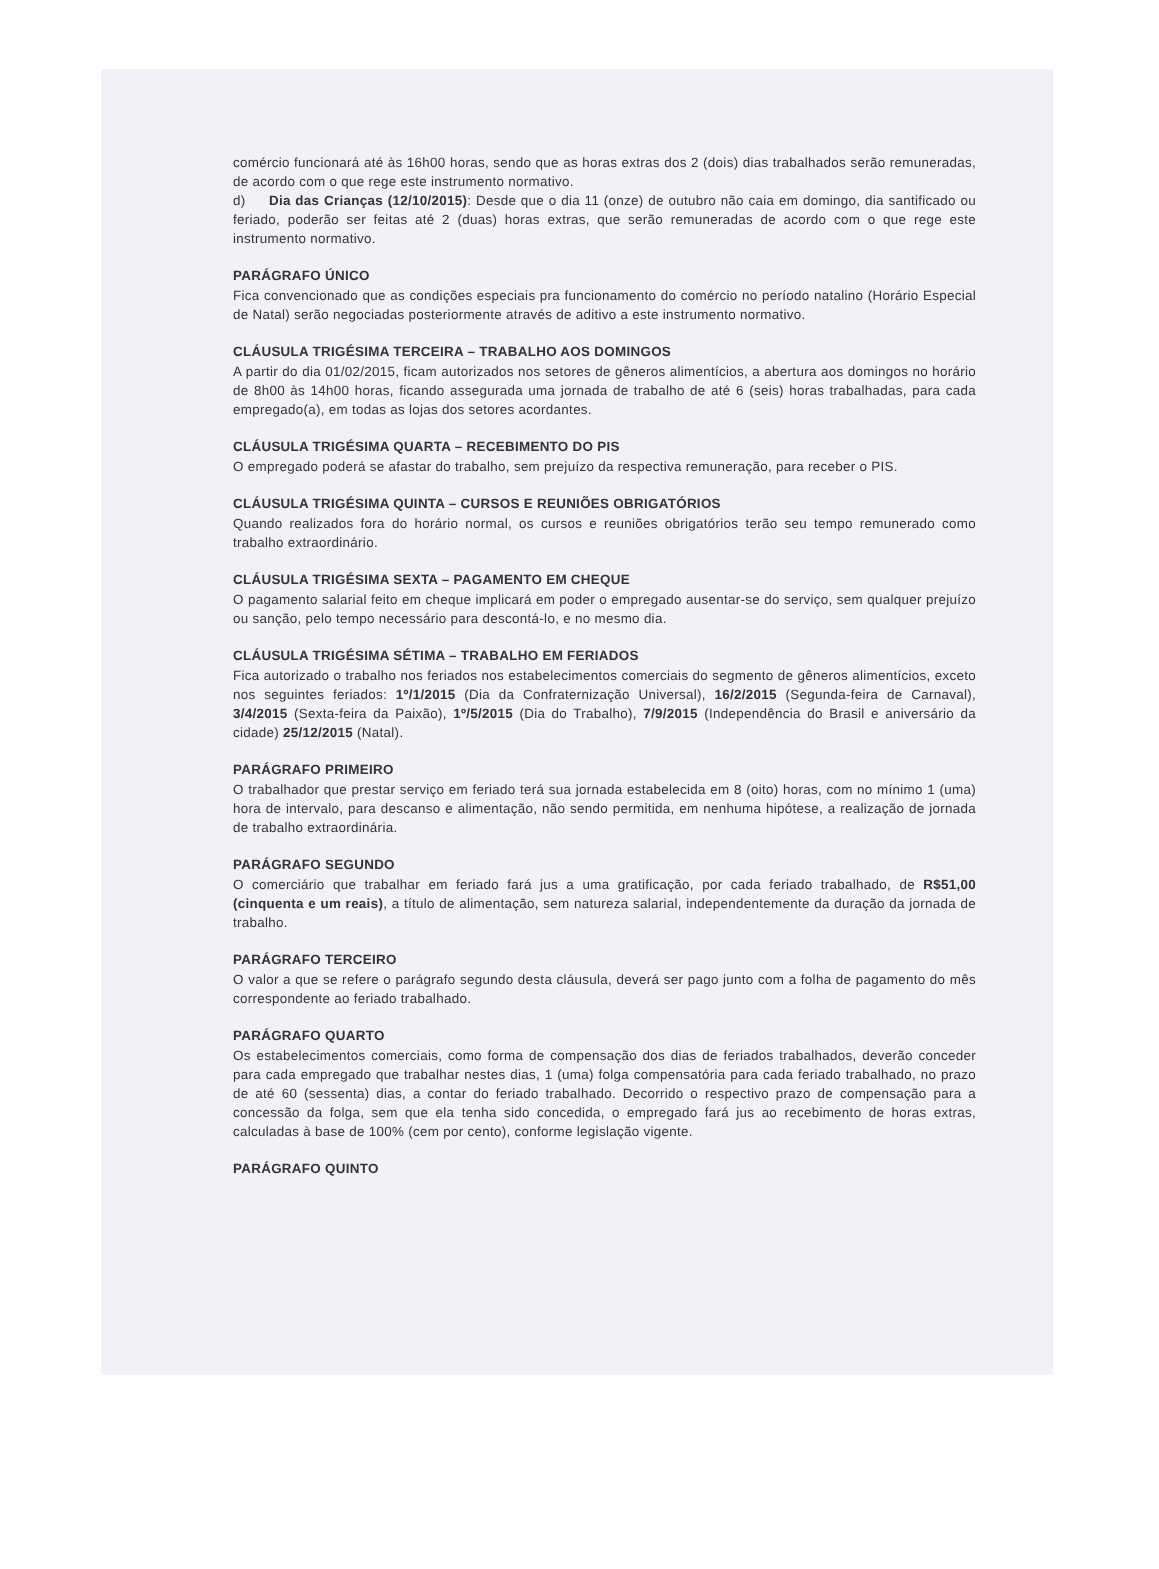comércio funcionará até às 16h00 horas, sendo que as horas extras dos 2 (dois) dias trabalhados serão remuneradas, de acordo com o que rege este instrumento normativo.
d) Dia das Crianças (12/10/2015): Desde que o dia 11 (onze) de outubro não caia em domingo, dia santificado ou feriado, poderão ser feitas até 2 (duas) horas extras, que serão remuneradas de acordo com o que rege este instrumento normativo.
PARÁGRAFO ÚNICO
Fica convencionado que as condições especiais pra funcionamento do comércio no período natalino (Horário Especial de Natal) serão negociadas posteriormente através de aditivo a este instrumento normativo.
CLÁUSULA TRIGÉSIMA TERCEIRA – TRABALHO AOS DOMINGOS
A partir do dia 01/02/2015, ficam autorizados nos setores de gêneros alimentícios, a abertura aos domingos no horário de 8h00 às 14h00 horas, ficando assegurada uma jornada de trabalho de até 6 (seis) horas trabalhadas, para cada empregado(a), em todas as lojas dos setores acordantes.
CLÁUSULA TRIGÉSIMA QUARTA – RECEBIMENTO DO PIS
O empregado poderá se afastar do trabalho, sem prejuízo da respectiva remuneração, para receber o PIS.
CLÁUSULA TRIGÉSIMA QUINTA – CURSOS E REUNIÕES OBRIGATÓRIOS
Quando realizados fora do horário normal, os cursos e reuniões obrigatórios terão seu tempo remunerado como trabalho extraordinário.
CLÁUSULA TRIGÉSIMA SEXTA – PAGAMENTO EM CHEQUE
O pagamento salarial feito em cheque implicará em poder o empregado ausentar-se do serviço, sem qualquer prejuízo ou sanção, pelo tempo necessário para descontá-lo, e no mesmo dia.
CLÁUSULA TRIGÉSIMA SÉTIMA – TRABALHO EM FERIADOS
Fica autorizado o trabalho nos feriados nos estabelecimentos comerciais do segmento de gêneros alimentícios, exceto nos seguintes feriados: 1º/1/2015 (Dia da Confraternização Universal), 16/2/2015 (Segunda-feira de Carnaval), 3/4/2015 (Sexta-feira da Paixão), 1º/5/2015 (Dia do Trabalho), 7/9/2015 (Independência do Brasil e aniversário da cidade) 25/12/2015 (Natal).
PARÁGRAFO PRIMEIRO
O trabalhador que prestar serviço em feriado terá sua jornada estabelecida em 8 (oito) horas, com no mínimo 1 (uma) hora de intervalo, para descanso e alimentação, não sendo permitida, em nenhuma hipótese, a realização de jornada de trabalho extraordinária.
PARÁGRAFO SEGUNDO
O comerciário que trabalhar em feriado fará jus a uma gratificação, por cada feriado trabalhado, de R$51,00 (cinquenta e um reais), a título de alimentação, sem natureza salarial, independentemente da duração da jornada de trabalho.
PARÁGRAFO TERCEIRO
O valor a que se refere o parágrafo segundo desta cláusula, deverá ser pago junto com a folha de pagamento do mês correspondente ao feriado trabalhado.
PARÁGRAFO QUARTO
Os estabelecimentos comerciais, como forma de compensação dos dias de feriados trabalhados, deverão conceder para cada empregado que trabalhar nestes dias, 1 (uma) folga compensatória para cada feriado trabalhado, no prazo de até 60 (sessenta) dias, a contar do feriado trabalhado. Decorrido o respectivo prazo de compensação para a concessão da folga, sem que ela tenha sido concedida, o empregado fará jus ao recebimento de horas extras, calculadas à base de 100% (cem por cento), conforme legislação vigente.
PARÁGRAFO QUINTO